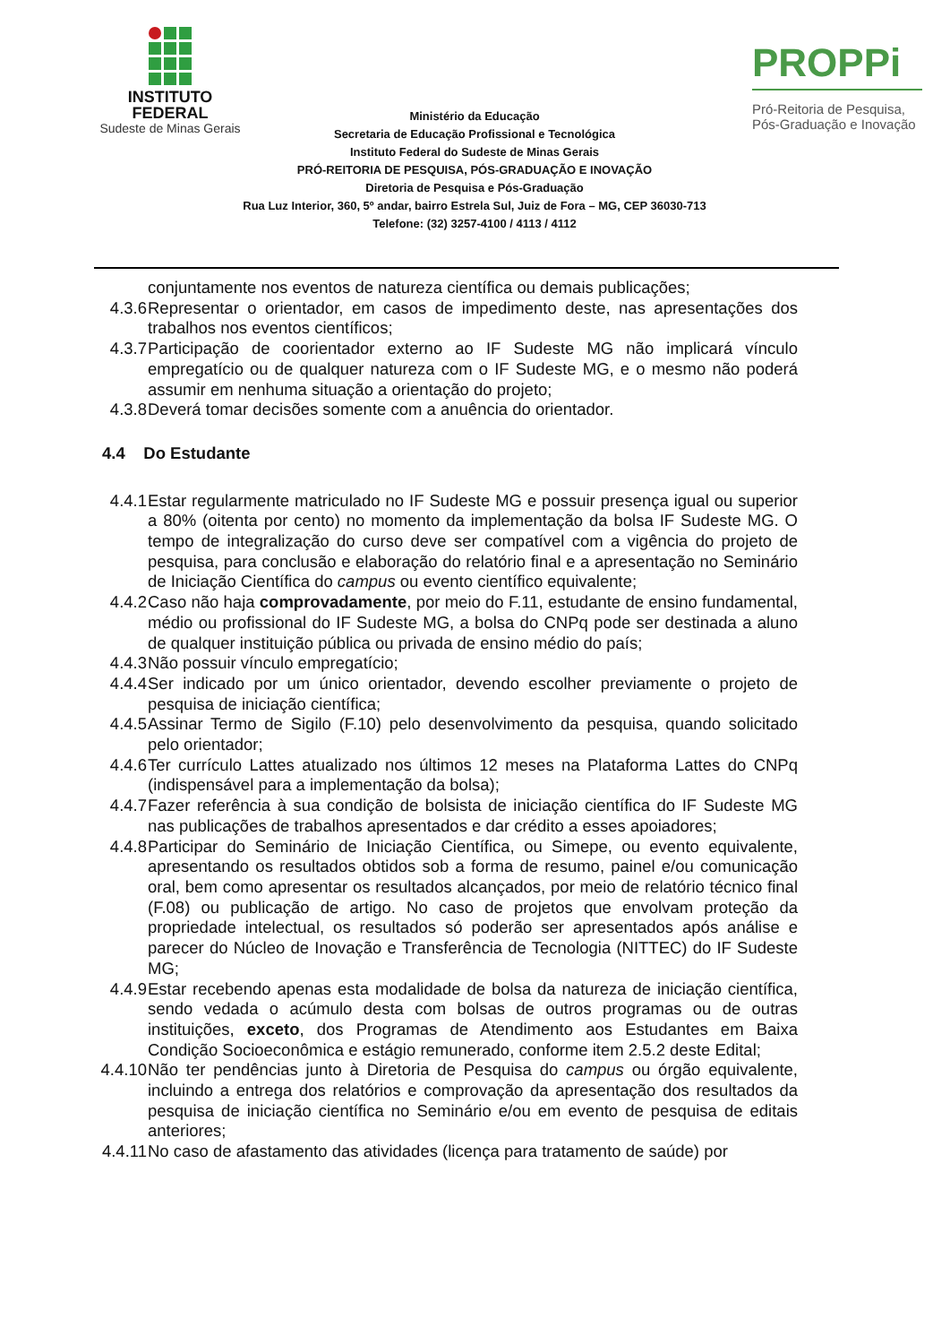INSTITUTO
FEDERAL
Sudeste de Minas Gerais
Ministério da Educação
Secretaria de Educação Profissional e Tecnológica
Instituto Federal do Sudeste de Minas Gerais
PRÓ-REITORIA DE PESQUISA, PÓS-GRADUAÇÃO E INOVAÇÃO
Diretoria de Pesquisa e Pós-Graduação
Rua Luz Interior, 360, 5º andar, bairro Estrela Sul, Juiz de Fora – MG, CEP 36030-713
Telefone: (32) 3257-4100 / 4113 / 4112
PROPPi
Pró-Reitoria de Pesquisa,
Pós-Graduação e Inovação
conjuntamente nos eventos de natureza científica ou demais publicações;
4.3.6 Representar o orientador, em casos de impedimento deste, nas apresentações dos trabalhos nos eventos científicos;
4.3.7 Participação de coorientador externo ao IF Sudeste MG não implicará vínculo empregatício ou de qualquer natureza com o IF Sudeste MG, e o mesmo não poderá assumir em nenhuma situação a orientação do projeto;
4.3.8 Deverá tomar decisões somente com a anuência do orientador.
4.4 Do Estudante
4.4.1 Estar regularmente matriculado no IF Sudeste MG e possuir presença igual ou superior a 80% (oitenta por cento) no momento da implementação da bolsa IF Sudeste MG. O tempo de integralização do curso deve ser compatível com a vigência do projeto de pesquisa, para conclusão e elaboração do relatório final e a apresentação no Seminário de Iniciação Científica do campus ou evento científico equivalente;
4.4.2 Caso não haja comprovadamente, por meio do F.11, estudante de ensino fundamental, médio ou profissional do IF Sudeste MG, a bolsa do CNPq pode ser destinada a aluno de qualquer instituição pública ou privada de ensino médio do país;
4.4.3 Não possuir vínculo empregatício;
4.4.4 Ser indicado por um único orientador, devendo escolher previamente o projeto de pesquisa de iniciação científica;
4.4.5 Assinar Termo de Sigilo (F.10) pelo desenvolvimento da pesquisa, quando solicitado pelo orientador;
4.4.6 Ter currículo Lattes atualizado nos últimos 12 meses na Plataforma Lattes do CNPq (indispensável para a implementação da bolsa);
4.4.7 Fazer referência à sua condição de bolsista de iniciação científica do IF Sudeste MG nas publicações de trabalhos apresentados e dar crédito a esses apoiadores;
4.4.8 Participar do Seminário de Iniciação Científica, ou Simepe, ou evento equivalente, apresentando os resultados obtidos sob a forma de resumo, painel e/ou comunicação oral, bem como apresentar os resultados alcançados, por meio de relatório técnico final (F.08) ou publicação de artigo. No caso de projetos que envolvam proteção da propriedade intelectual, os resultados só poderão ser apresentados após análise e parecer do Núcleo de Inovação e Transferência de Tecnologia (NITTEC) do IF Sudeste MG;
4.4.9 Estar recebendo apenas esta modalidade de bolsa da natureza de iniciação científica, sendo vedada o acúmulo desta com bolsas de outros programas ou de outras instituições, exceto, dos Programas de Atendimento aos Estudantes em Baixa Condição Socioeconômica e estágio remunerado, conforme item 2.5.2 deste Edital;
4.4.10
Não ter pendências junto à Diretoria de Pesquisa do campus ou órgão equivalente, incluindo a entrega dos relatórios e comprovação da apresentação dos resultados da pesquisa de iniciação científica no Seminário e/ou em evento de pesquisa de editais anteriores;
4.4.11
No caso de afastamento das atividades (licença para tratamento de saúde) por